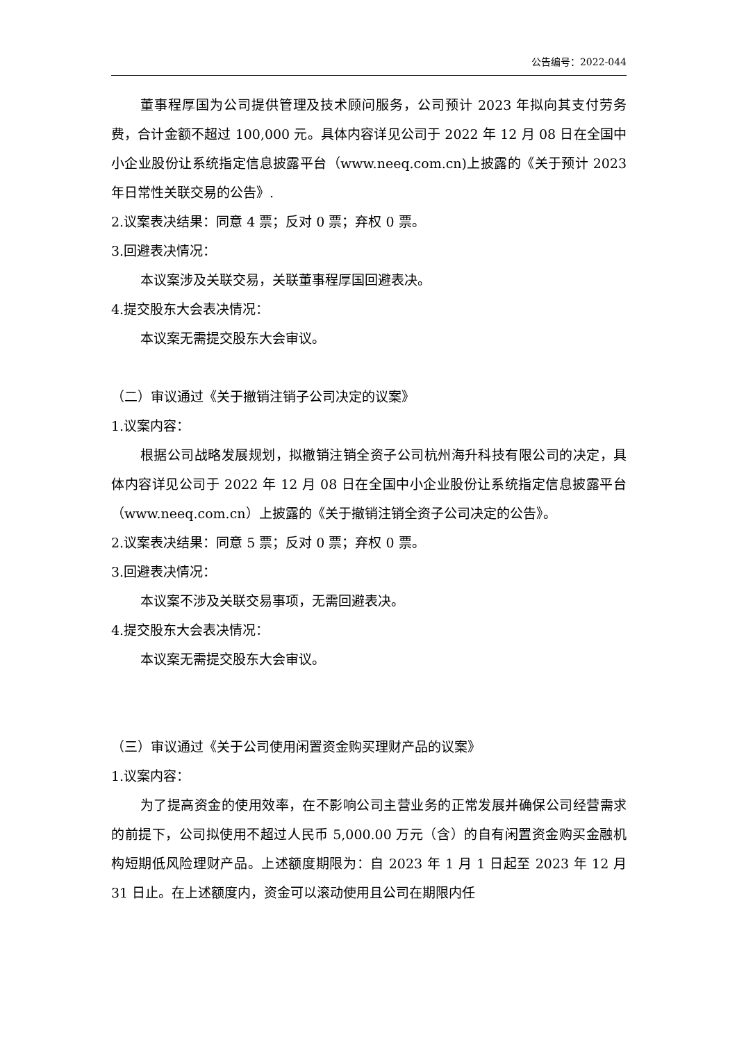公告编号：2022-044
董事程厚国为公司提供管理及技术顾问服务，公司预计 2023 年拟向其支付劳务费，合计金额不超过 100,000 元。具体内容详见公司于 2022 年 12 月 08 日在全国中小企业股份让系统指定信息披露平台（www.neeq.com.cn)上披露的《关于预计 2023 年日常性关联交易的公告》.
2.议案表决结果：同意 4 票；反对 0 票；弃权 0 票。
3.回避表决情况：
本议案涉及关联交易，关联董事程厚国回避表决。
4.提交股东大会表决情况：
本议案无需提交股东大会审议。
（二）审议通过《关于撤销注销子公司决定的议案》
1.议案内容：
根据公司战略发展规划，拟撤销注销全资子公司杭州海升科技有限公司的决定，具体内容详见公司于 2022 年 12 月 08 日在全国中小企业股份让系统指定信息披露平台（www.neeq.com.cn）上披露的《关于撤销注销全资子公司决定的公告》。
2.议案表决结果：同意 5 票；反对 0 票；弃权 0 票。
3.回避表决情况：
本议案不涉及关联交易事项，无需回避表决。
4.提交股东大会表决情况：
本议案无需提交股东大会审议。
（三）审议通过《关于公司使用闲置资金购买理财产品的议案》
1.议案内容：
为了提高资金的使用效率，在不影响公司主营业务的正常发展并确保公司经营需求的前提下，公司拟使用不超过人民币 5,000.00 万元（含）的自有闲置资金购买金融机构短期低风险理财产品。上述额度期限为：自 2023 年 1 月 1 日起至 2023 年 12 月 31 日止。在上述额度内，资金可以滚动使用且公司在期限内任